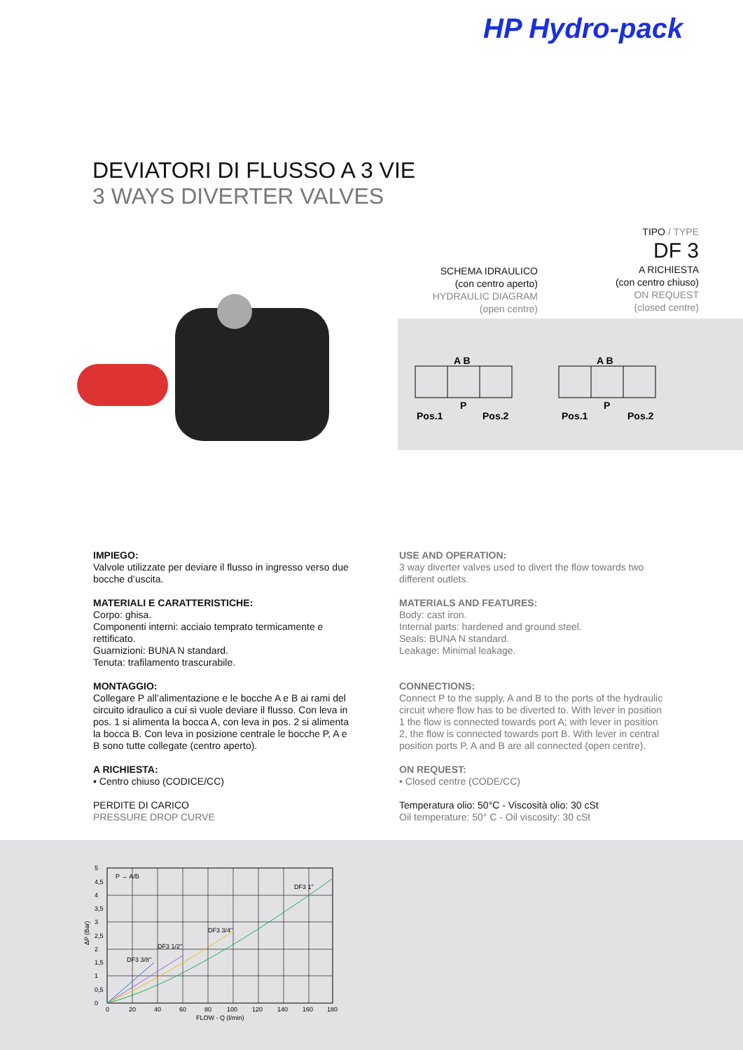HP Hydro-pack
DEVIATORI DI FLUSSO A 3 VIE
3 WAYS DIVERTER VALVES
TIPO / TYPE
DF 3
A RICHIESTA
(con centro chiuso)
ON REQUEST
(closed centre)
SCHEMA IDRAULICO
(con centro aperto)
HYDRAULIC DIAGRAM
(open centre)
A B
P
Pos.1
Pos.2
A B
P
Pos.1
Pos.2
IMPIEGO:
Valvole utilizzate per deviare il flusso in ingresso verso due bocche d’uscita.
MATERIALI E CARATTERISTICHE:
Corpo: ghisa.
Componenti interni: acciaio temprato termicamente e rettificato.
Guarnizioni: BUNA N standard.
Tenuta: trafilamento trascurabile.
MONTAGGIO:
Collegare P all’alimentazione e le bocche A e B ai rami del circuito idraulico a cui si vuole deviare il flusso. Con leva in pos. 1 si alimenta la bocca A, con leva in pos. 2 si alimenta la bocca B. Con leva in posizione centrale le bocche P, A e B sono tutte collegate (centro aperto).
A RICHIESTA:
• Centro chiuso (CODICE/CC)
PERDITE DI CARICO
PRESSURE DROP CURVE
USE AND OPERATION:
3 way diverter valves used to divert the flow towards two different outlets.
MATERIALS AND FEATURES:
Body: cast iron.
Internal parts: hardened and ground steel.
Seals: BUNA N standard.
Leakage: Minimal leakage.
CONNECTIONS:
Connect P to the supply, A and B to the ports of the hydraulic circuit where flow has to be diverted to. With lever in position 1 the flow is connected towards port A; with lever in position 2, the flow is connected towards port B. With lever in central position ports P, A and B are all connected (open centre).
ON REQUEST:
• Closed centre (CODE/CC)
Temperatura olio: 50°C - Viscosità olio: 30 cSt
Oil temperature: 50° C - Oil viscosity: 30 cSt
P → A/B
DF3 1"
DF3 3/4"
DF3 1/2"
DF3 3/8"
5
4,5
4
3,5
3
2,5
2
1,5
1
0,5
0
ΔP (Bar)
0
20
40
60
80
100
120
140
160
180
FLOW - Q (l/min)